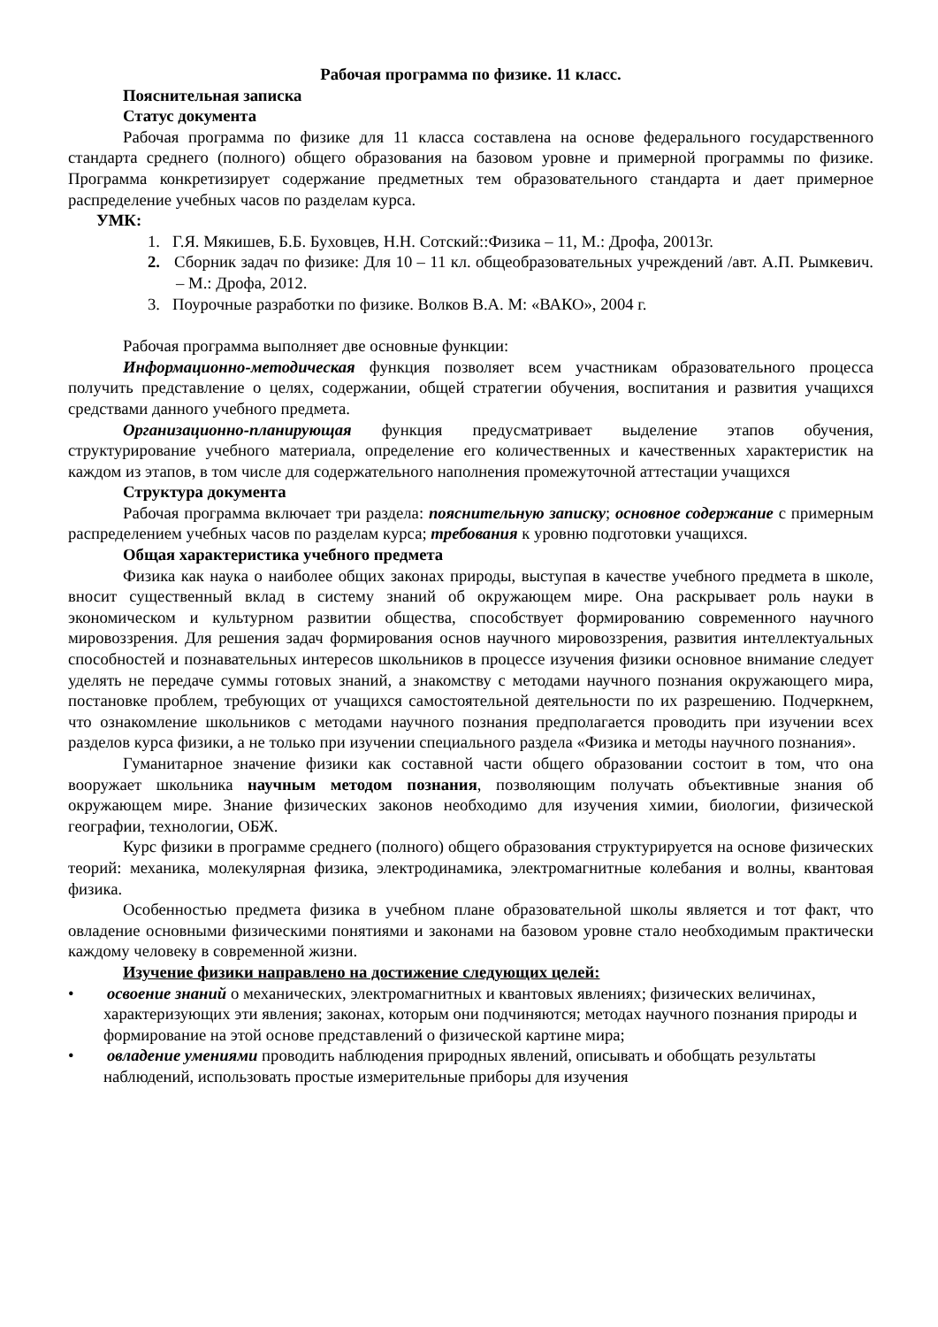Рабочая программа по физике. 11 класс.
Пояснительная записка
Статус документа
Рабочая программа по физике для 11 класса составлена на основе федерального государственного стандарта среднего (полного) общего образования на базовом уровне и примерной программы по физике. Программа конкретизирует содержание предметных тем образовательного стандарта и дает примерное распределение учебных часов по разделам курса.
УМК:
1. Г.Я. Мякишев, Б.Б. Буховцев, Н.Н. Сотский::Физика – 11, М.: Дрофа, 20013г.
2. Сборник задач по физике: Для 10 – 11 кл. общеобразовательных учреждений /авт. А.П. Рымкевич. – М.: Дрофа, 2012.
3. Поурочные разработки по физике. Волков В.А. М: «ВАКО», 2004 г.
Рабочая программа выполняет две основные функции:
Информационно-методическая функция позволяет всем участникам образовательного процесса получить представление о целях, содержании, общей стратегии обучения, воспитания и развития учащихся средствами данного учебного предмета.
Организационно-планирующая функция предусматривает выделение этапов обучения, структурирование учебного материала, определение его количественных и качественных характеристик на каждом из этапов, в том числе для содержательного наполнения промежуточной аттестации учащихся
Структура документа
Рабочая программа включает три раздела: пояснительную записку; основное содержание с примерным распределением учебных часов по разделам курса; требования к уровню подготовки учащихся.
Общая характеристика учебного предмета
Физика как наука о наиболее общих законах природы, выступая в качестве учебного предмета в школе, вносит существенный вклад в систему знаний об окружающем мире. Она раскрывает роль науки в экономическом и культурном развитии общества, способствует формированию современного научного мировоззрения. Для решения задач формирования основ научного мировоззрения, развития интеллектуальных способностей и познавательных интересов школьников в процессе изучения физики основное внимание следует уделять не передаче суммы готовых знаний, а знакомству с методами научного познания окружающего мира, постановке проблем, требующих от учащихся самостоятельной деятельности по их разрешению. Подчеркнем, что ознакомление школьников с методами научного познания предполагается проводить при изучении всех разделов курса физики, а не только при изучении специального раздела «Физика и методы научного познания».
Гуманитарное значение физики как составной части общего образовании состоит в том, что она вооружает школьника научным методом познания, позволяющим получать объективные знания об окружающем мире. Знание физических законов необходимо для изучения химии, биологии, физической географии, технологии, ОБЖ.
Курс физики в программе среднего (полного) общего образования структурируется на основе физических теорий: механика, молекулярная физика, электродинамика, электромагнитные колебания и волны, квантовая физика.
Особенностью предмета физика в учебном плане образовательной школы является и тот факт, что овладение основными физическими понятиями и законами на базовом уровне стало необходимым практически каждому человеку в современной жизни.
Изучение физики направлено на достижение следующих целей:
• освоение знаний о механических, электромагнитных и квантовых явлениях; физических величинах, характеризующих эти явления; законах, которым они подчиняются; методах научного познания природы и формирование на этой основе представлений о физической картине мира;
• овладение умениями проводить наблюдения природных явлений, описывать и обобщать результаты наблюдений, использовать простые измерительные приборы для изучения